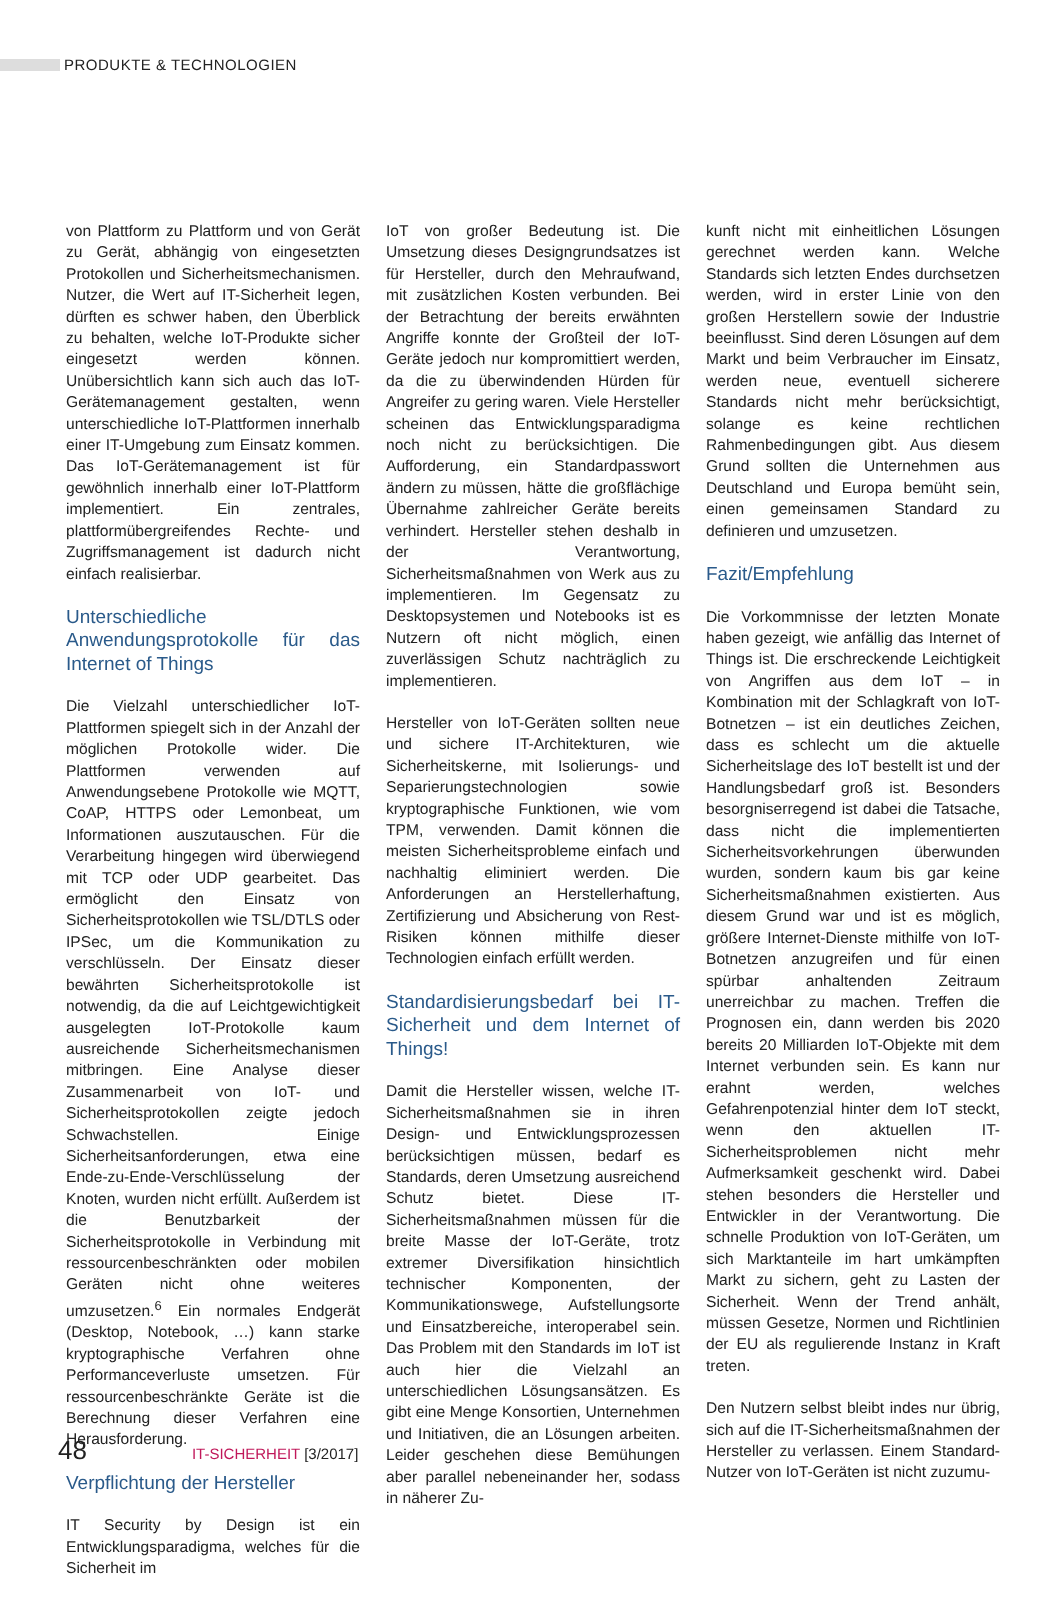PRODUKTE & TECHNOLOGIEN
von Plattform zu Plattform und von Gerät zu Gerät, abhängig von eingesetzten Protokollen und Sicherheitsmechanismen. Nutzer, die Wert auf IT-Sicherheit legen, dürften es schwer haben, den Überblick zu behalten, welche IoT-Produkte sicher eingesetzt werden können. Unübersichtlich kann sich auch das IoT-Gerätemanagement gestalten, wenn unterschiedliche IoT-Plattformen innerhalb einer IT-Umgebung zum Einsatz kommen. Das IoT-Gerätemanagement ist für gewöhnlich innerhalb einer IoT-Plattform implementiert. Ein zentrales, plattformübergreifendes Rechte- und Zugriffsmanagement ist dadurch nicht einfach realisierbar.
Unterschiedliche Anwendungsprotokolle für das Internet of Things
Die Vielzahl unterschiedlicher IoT-Plattformen spiegelt sich in der Anzahl der möglichen Protokolle wider. Die Plattformen verwenden auf Anwendungsebene Protokolle wie MQTT, CoAP, HTTPS oder Lemonbeat, um Informationen auszutauschen. Für die Verarbeitung hingegen wird überwiegend mit TCP oder UDP gearbeitet. Das ermöglicht den Einsatz von Sicherheitsprotokollen wie TSL/DTLS oder IPSec, um die Kommunikation zu verschlüsseln. Der Einsatz dieser bewährten Sicherheitsprotokolle ist notwendig, da die auf Leichtgewichtigkeit ausgelegten IoT-Protokolle kaum ausreichende Sicherheitsmechanismen mitbringen. Eine Analyse dieser Zusammenarbeit von IoT- und Sicherheitsprotokollen zeigte jedoch Schwachstellen. Einige Sicherheitsanforderungen, etwa eine Ende-zu-Ende-Verschlüsselung der Knoten, wurden nicht erfüllt. Außerdem ist die Benutzbarkeit der Sicherheitsprotokolle in Verbindung mit ressourcenbeschränkten oder mobilen Geräten nicht ohne weiteres umzusetzen.<sup>6</sup> Ein normales Endgerät (Desktop, Notebook, …) kann starke kryptographische Verfahren ohne Performanceverluste umsetzen. Für ressourcenbeschränkte Geräte ist die Berechnung dieser Verfahren eine Herausforderung.
Verpflichtung der Hersteller
IT Security by Design ist ein Entwicklungsparadigma, welches für die Sicherheit im
IoT von großer Bedeutung ist. Die Umsetzung dieses Designgrundsatzes ist für Hersteller, durch den Mehraufwand, mit zusätzlichen Kosten verbunden. Bei der Betrachtung der bereits erwähnten Angriffe konnte der Großteil der IoT-Geräte jedoch nur kompromittiert werden, da die zu überwindenden Hürden für Angreifer zu gering waren. Viele Hersteller scheinen das Entwicklungsparadigma noch nicht zu berücksichtigen. Die Aufforderung, ein Standardpasswort ändern zu müssen, hätte die großflächige Übernahme zahlreicher Geräte bereits verhindert. Hersteller stehen deshalb in der Verantwortung, Sicherheitsmaßnahmen von Werk aus zu implementieren. Im Gegensatz zu Desktopsystemen und Notebooks ist es Nutzern oft nicht möglich, einen zuverlässigen Schutz nachträglich zu implementieren.
Hersteller von IoT-Geräten sollten neue und sichere IT-Architekturen, wie Sicherheitskerne, mit Isolierungs- und Separierungstechnologien sowie kryptographische Funktionen, wie vom TPM, verwenden. Damit können die meisten Sicherheitsprobleme einfach und nachhaltig eliminiert werden. Die Anforderungen an Herstellerhaftung, Zertifizierung und Absicherung von Rest-Risiken können mithilfe dieser Technologien einfach erfüllt werden.
Standardisierungsbedarf bei IT-Sicherheit und dem Internet of Things!
Damit die Hersteller wissen, welche IT-Sicherheitsmaßnahmen sie in ihren Design- und Entwicklungsprozessen berücksichtigen müssen, bedarf es Standards, deren Umsetzung ausreichend Schutz bietet. Diese IT-Sicherheitsmaßnahmen müssen für die breite Masse der IoT-Geräte, trotz extremer Diversifikation hinsichtlich technischer Komponenten, der Kommunikationswege, Aufstellungsorte und Einsatzbereiche, interoperabel sein. Das Problem mit den Standards im IoT ist auch hier die Vielzahl an unterschiedlichen Lösungsansätzen. Es gibt eine Menge Konsortien, Unternehmen und Initiativen, die an Lösungen arbeiten. Leider geschehen diese Bemühungen aber parallel nebeneinander her, sodass in näherer Zu-
kunft nicht mit einheitlichen Lösungen gerechnet werden kann. Welche Standards sich letzten Endes durchsetzen werden, wird in erster Linie von den großen Herstellern sowie der Industrie beeinflusst. Sind deren Lösungen auf dem Markt und beim Verbraucher im Einsatz, werden neue, eventuell sicherere Standards nicht mehr berücksichtigt, solange es keine rechtlichen Rahmenbedingungen gibt. Aus diesem Grund sollten die Unternehmen aus Deutschland und Europa bemüht sein, einen gemeinsamen Standard zu definieren und umzusetzen.
Fazit/Empfehlung
Die Vorkommnisse der letzten Monate haben gezeigt, wie anfällig das Internet of Things ist. Die erschreckende Leichtigkeit von Angriffen aus dem IoT – in Kombination mit der Schlagkraft von IoT-Botnetzen – ist ein deutliches Zeichen, dass es schlecht um die aktuelle Sicherheitslage des IoT bestellt ist und der Handlungsbedarf groß ist. Besonders besorgniserregend ist dabei die Tatsache, dass nicht die implementierten Sicherheitsvorkehrungen überwunden wurden, sondern kaum bis gar keine Sicherheitsmaßnahmen existierten. Aus diesem Grund war und ist es möglich, größere Internet-Dienste mithilfe von IoT-Botnetzen anzugreifen und für einen spürbar anhaltenden Zeitraum unerreichbar zu machen. Treffen die Prognosen ein, dann werden bis 2020 bereits 20 Milliarden IoT-Objekte mit dem Internet verbunden sein. Es kann nur erahnt werden, welches Gefahrenpotenzial hinter dem IoT steckt, wenn den aktuellen IT-Sicherheitsproblemen nicht mehr Aufmerksamkeit geschenkt wird. Dabei stehen besonders die Hersteller und Entwickler in der Verantwortung. Die schnelle Produktion von IoT-Geräten, um sich Marktanteile im hart umkämpften Markt zu sichern, geht zu Lasten der Sicherheit. Wenn der Trend anhält, müssen Gesetze, Normen und Richtlinien der EU als regulierende Instanz in Kraft treten.
Den Nutzern selbst bleibt indes nur übrig, sich auf die IT-Sicherheitsmaßnahmen der Hersteller zu verlassen. Einem Standard-Nutzer von IoT-Geräten ist nicht zuzumu-
48
IT-SICHERHEIT [3/2017]